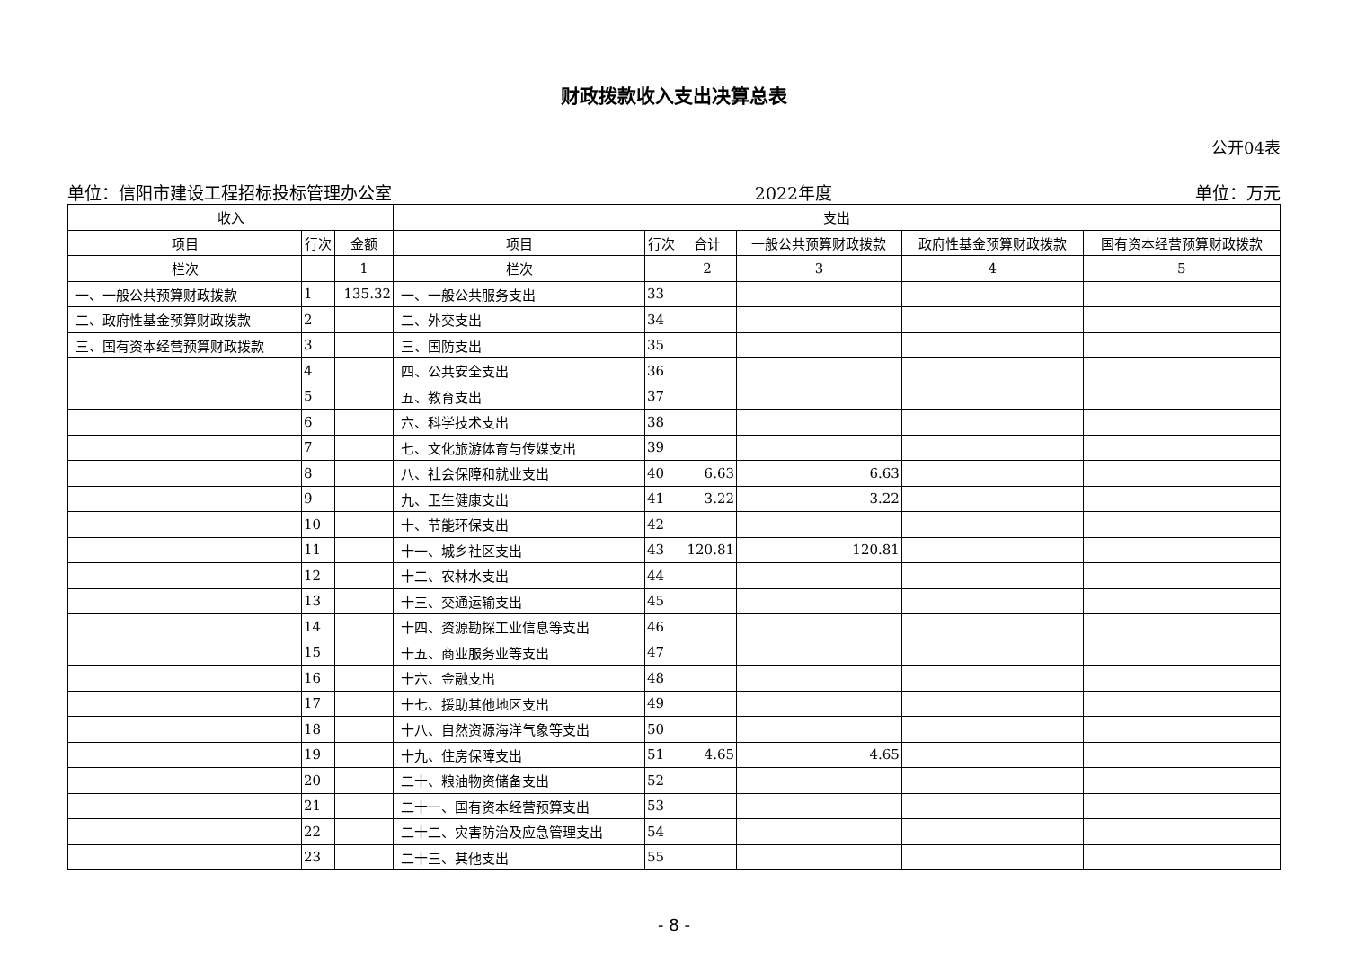财政拨款收入支出决算总表
公开04表
单位：信阳市建设工程招标投标管理办公室 2022年度 单位：万元
| 收入 | | | 支出 | | | | | |
| --- | --- | --- | --- | --- | --- | --- | --- | --- |
| 项目 | 行次 | 金额 | 项目 | 行次 | 合计 | 一般公共预算财政拨款 | 政府性基金预算财政拨款 | 国有资本经营预算财政拨款 |
| 栏次 | | 1 | 栏次 | | 2 | 3 | 4 | 5 |
| 一、一般公共预算财政拨款 | 1 | 135.32 | 一、一般公共服务支出 | 33 | | | | |
| 二、政府性基金预算财政拨款 | 2 | | 二、外交支出 | 34 | | | | |
| 三、国有资本经营预算财政拨款 | 3 | | 三、国防支出 | 35 | | | | |
| | 4 | | 四、公共安全支出 | 36 | | | | |
| | 5 | | 五、教育支出 | 37 | | | | |
| | 6 | | 六、科学技术支出 | 38 | | | | |
| | 7 | | 七、文化旅游体育与传媒支出 | 39 | | | | |
| | 8 | | 八、社会保障和就业支出 | 40 | 6.63 | 6.63 | | |
| | 9 | | 九、卫生健康支出 | 41 | 3.22 | 3.22 | | |
| | 10 | | 十、节能环保支出 | 42 | | | | |
| | 11 | | 十一、城乡社区支出 | 43 | 120.81 | 120.81 | | |
| | 12 | | 十二、农林水支出 | 44 | | | | |
| | 13 | | 十三、交通运输支出 | 45 | | | | |
| | 14 | | 十四、资源勘探工业信息等支出 | 46 | | | | |
| | 15 | | 十五、商业服务业等支出 | 47 | | | | |
| | 16 | | 十六、金融支出 | 48 | | | | |
| | 17 | | 十七、援助其他地区支出 | 49 | | | | |
| | 18 | | 十八、自然资源海洋气象等支出 | 50 | | | | |
| | 19 | | 十九、住房保障支出 | 51 | 4.65 | 4.65 | | |
| | 20 | | 二十、粮油物资储备支出 | 52 | | | | |
| | 21 | | 二十一、国有资本经营预算支出 | 53 | | | | |
| | 22 | | 二十二、灾害防治及应急管理支出 | 54 | | | | |
| | 23 | | 二十三、其他支出 | 55 | | | | |
- 8 -